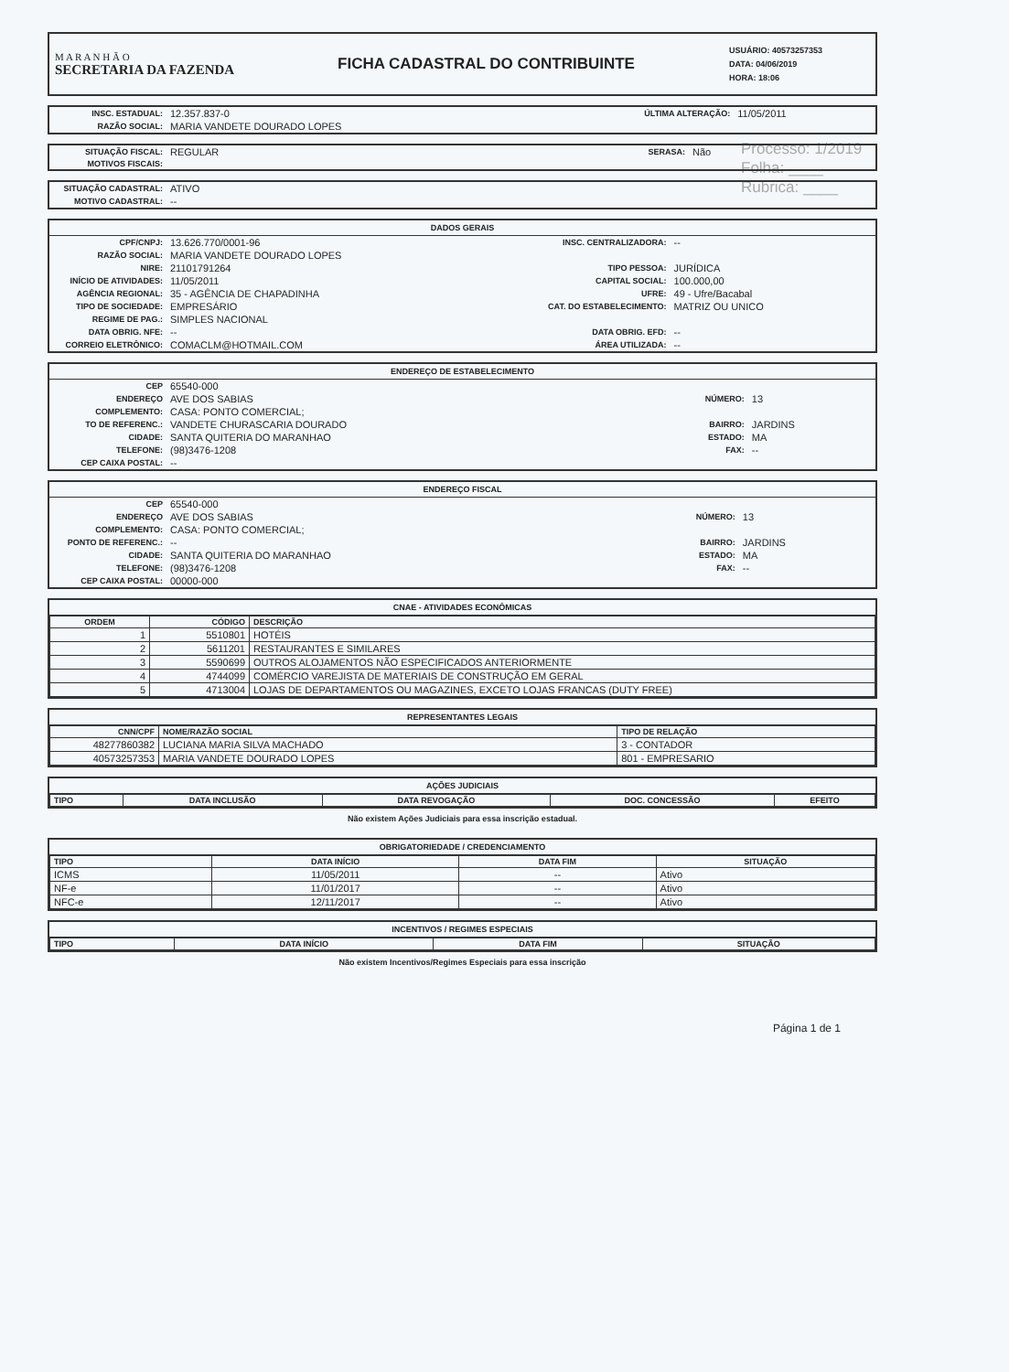Processo: 1/2019
Folha: ____
Rubrica: ____
M A R A N H Ã O
SECRETARIA DA FAZENDA
FICHA CADASTRAL DO CONTRIBUINTE
USUÁRIO: 40573257353
DATA: 04/06/2019
HORA: 18:06
| INSC. ESTADUAL: | 12.357.837-0 | ÚLTIMA ALTERAÇÃO: | 11/05/2011 |
| RAZÃO SOCIAL: | MARIA VANDETE DOURADO LOPES | | |
| SITUAÇÃO FISCAL: | REGULAR | SERASA: | Não |
| MOTIVOS FISCAIS: | | | |
| SITUAÇÃO CADASTRAL: | ATIVO |
| MOTIVO CADASTRAL: | -- |
DADOS GERAIS
| CPF/CNPJ: | 13.626.770/0001-96 | INSC. CENTRALIZADORA: | -- |
| RAZÃO SOCIAL: | MARIA VANDETE DOURADO LOPES | | |
| NIRE: | 21101791264 | TIPO PESSOA: | JURÍDICA |
| INÍCIO DE ATIVIDADES: | 11/05/2011 | CAPITAL SOCIAL: | 100.000,00 |
| AGÊNCIA REGIONAL: | 35 - AGÊNCIA DE CHAPADINHA | UFRE: | 49 - Ufre/Bacabal |
| TIPO DE SOCIEDADE: | EMPRESÁRIO | CAT. DO ESTABELECIMENTO: | MATRIZ OU UNICO |
| REGIME DE PAG.: | SIMPLES NACIONAL | | |
| DATA OBRIG. NFE: | -- | DATA OBRIG. EFD: | -- |
| CORREIO ELETRÔNICO: | COMACLM@HOTMAIL.COM | ÁREA UTILIZADA: | -- |
ENDEREÇO DE ESTABELECIMENTO
| CEP | 65540-000 | | |
| ENDEREÇO | AVE DOS SABIAS | NÚMERO: | 13 |
| COMPLEMENTO: | CASA: PONTO COMERCIAL; | | |
| TO DE REFERENC.: | VANDETE CHURASCARIA DOURADO | BAIRRO: | JARDINS |
| CIDADE: | SANTA QUITERIA DO MARANHAO | ESTADO: | MA |
| TELEFONE: | (98)3476-1208 | FAX: | -- |
| CEP CAIXA POSTAL: | -- | | |
ENDEREÇO FISCAL
| CEP | 65540-000 | | |
| ENDEREÇO | AVE DOS SABIAS | NÚMERO: | 13 |
| COMPLEMENTO: | CASA: PONTO COMERCIAL; | | |
| PONTO DE REFERENC.: | -- | BAIRRO: | JARDINS |
| CIDADE: | SANTA QUITERIA DO MARANHAO | ESTADO: | MA |
| TELEFONE: | (98)3476-1208 | FAX: | -- |
| CEP CAIXA POSTAL: | 00000-000 | | |
CNAE - ATIVIDADES ECONÔMICAS
| ORDEM | CÓDIGO | DESCRIÇÃO |
| --- | --- | --- |
| 1 | 5510801 | HOTÉIS |
| 2 | 5611201 | RESTAURANTES E SIMILARES |
| 3 | 5590699 | OUTROS ALOJAMENTOS NÃO ESPECIFICADOS ANTERIORMENTE |
| 4 | 4744099 | COMÉRCIO VAREJISTA DE MATERIAIS DE CONSTRUÇÃO EM GERAL |
| 5 | 4713004 | LOJAS DE DEPARTAMENTOS OU MAGAZINES, EXCETO LOJAS FRANCAS (DUTY FREE) |
REPRESENTANTES LEGAIS
| CNN/CPF | NOME/RAZÃO SOCIAL | TIPO DE RELAÇÃO |
| --- | --- | --- |
| 48277860382 | LUCIANA MARIA SILVA MACHADO | 3 - CONTADOR |
| 40573257353 | MARIA VANDETE DOURADO LOPES | 801 - EMPRESARIO |
AÇÕES JUDICIAIS
| TIPO | DATA INCLUSÃO | DATA REVOGAÇÃO | DOC. CONCESSÃO | EFEITO |
| --- | --- | --- | --- | --- |
Não existem Ações Judiciais para essa inscrição estadual.
OBRIGATORIEDADE / CREDENCIAMENTO
| TIPO | DATA INÍCIO | DATA FIM | SITUAÇÃO |
| --- | --- | --- | --- |
| ICMS | 11/05/2011 | -- | Ativo |
| NF-e | 11/01/2017 | -- | Ativo |
| NFC-e | 12/11/2017 | -- | Ativo |
INCENTIVOS / REGIMES ESPECIAIS
| TIPO | DATA INÍCIO | DATA FIM | SITUAÇÃO |
| --- | --- | --- | --- |
Não existem Incentivos/Regimes Especiais para essa inscrição
Página 1 de 1